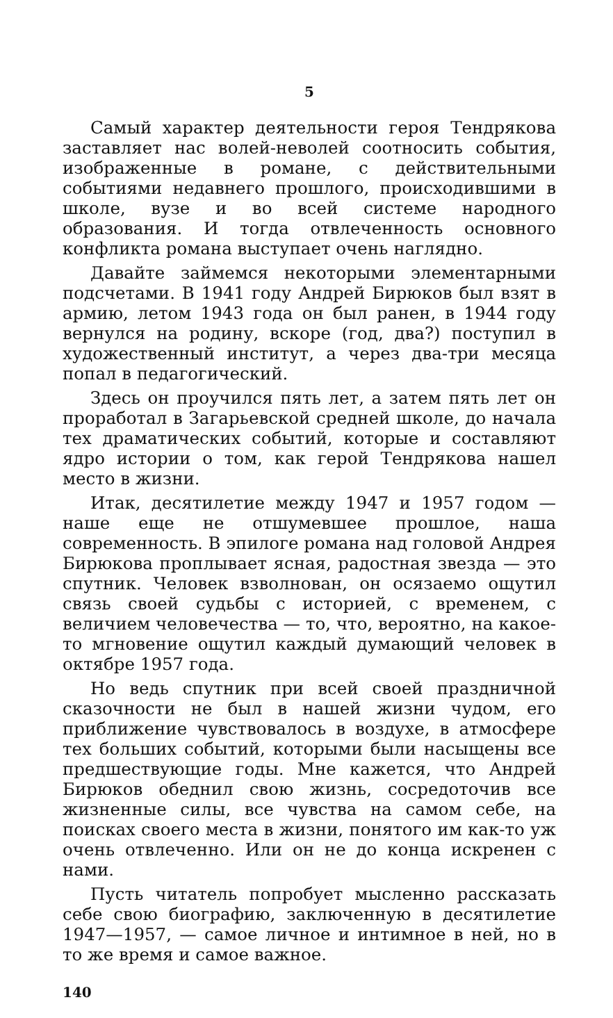5
Самый характер деятельности героя Тендрякова заставляет нас волей-неволей соотносить события, изображенные в романе, с действительными событиями недавнего прошлого, происходившими в школе, вузе и во всей системе народного образования. И тогда отвлеченность основного конфликта романа выступает очень наглядно.
Давайте займемся некоторыми элементарными подсчетами. В 1941 году Андрей Бирюков был взят в армию, летом 1943 года он был ранен, в 1944 году вернулся на родину, вскоре (год, два?) поступил в художественный институт, а через два-три месяца попал в педагогический.
Здесь он проучился пять лет, а затем пять лет он проработал в Загарьевской средней школе, до начала тех драматических событий, которые и составляют ядро истории о том, как герой Тендрякова нашел место в жизни.
Итак, десятилетие между 1947 и 1957 годом — наше еще не отшумевшее прошлое, наша современность. В эпилоге романа над головой Андрея Бирюкова проплывает ясная, радостная звезда — это спутник. Человек взволнован, он осязаемо ощутил связь своей судьбы с историей, с временем, с величием человечества — то, что, вероятно, на какое-то мгновение ощутил каждый думающий человек в октябре 1957 года.
Но ведь спутник при всей своей праздничной сказочности не был в нашей жизни чудом, его приближение чувствовалось в воздухе, в атмосфере тех больших событий, которыми были насыщены все предшествующие годы. Мне кажется, что Андрей Бирюков обеднил свою жизнь, сосредоточив все жизненные силы, все чувства на самом себе, на поисках своего места в жизни, понятого им как-то уж очень отвлеченно. Или он не до конца искренен с нами.
Пусть читатель попробует мысленно рассказать себе свою биографию, заключенную в десятилетие 1947—1957, — самое личное и интимное в ней, но в то же время и самое важное.
140